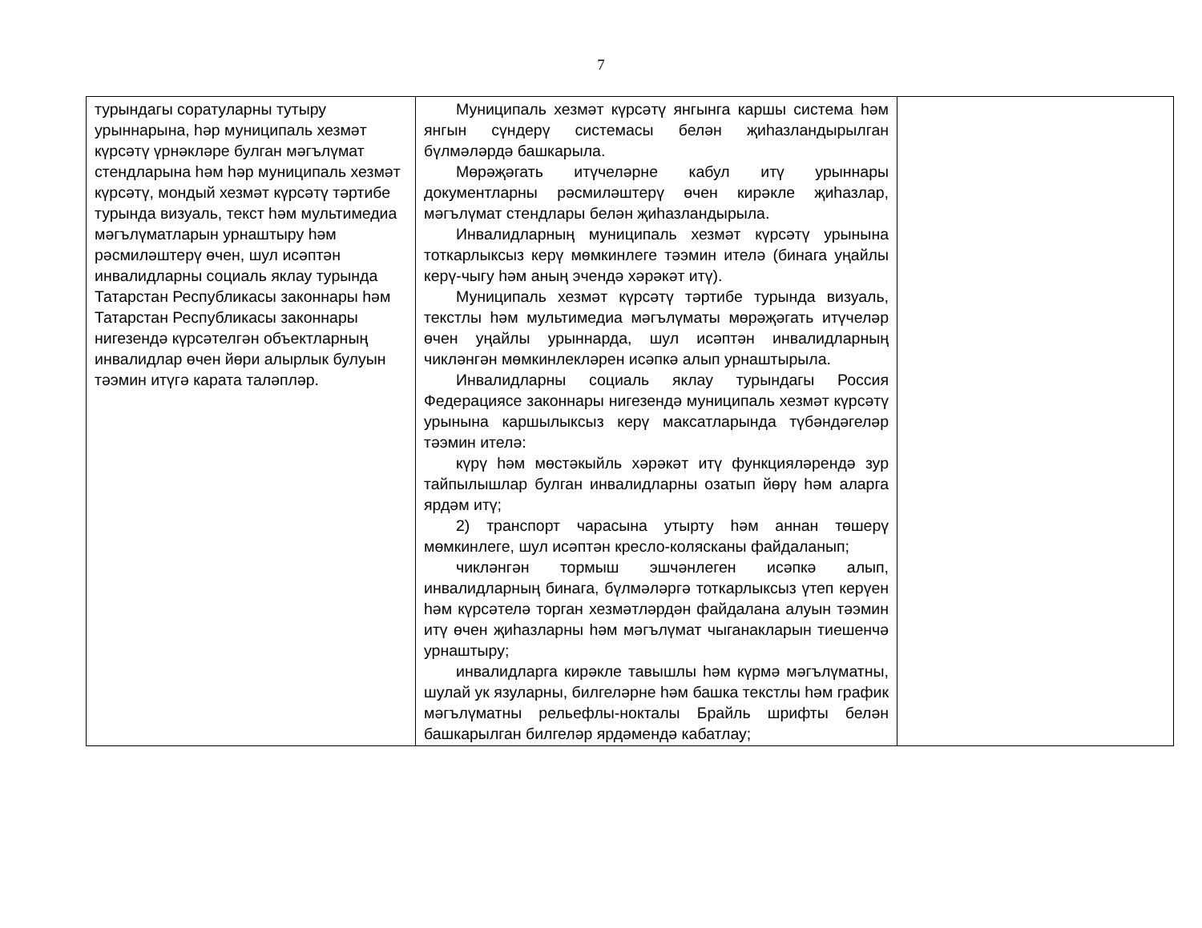7
| турындагы соратуларны тутыру урыннарына, һәр муниципаль хезмәт күрсәтү үрнәкләре булган мәгълүмат стендларына һәм һәр муниципаль хезмәт күрсәтү, мондый хезмәт күрсәтү тәртибе турында визуаль, текст һәм мультимедиа мәгълүматларын урнаштыру һәм рәсмиләштерү өчен, шул исәптән инвалидларны социаль яклау турында Татарстан Республикасы законнары һәм Татарстан Республикасы законнары нигезендә күрсәтелгән объектларның инвалидлар өчен йөри алырлык булуын тәэмин итүгә карата таләпләр. | Муниципаль хезмәт күрсәтү янгынга каршы система һәм янгын сүндерү системасы белән җиһазландырылган бүлмәләрдә башкарыла. Мөрәҗәгать итүчеләрне кабул итү урыннары документларны рәсмиләштерү өчен кирәкле җиһазлар, мәгълүмат стендлары белән җиһазландырыла. Инвалидларның муниципаль хезмәт күрсәтү урынына тоткарлыксыз керү мөмкинлеге тәэмин ителә (бинага уңайлы керү-чыгу һәм аның эчендә хәрәкәт итү). Муниципаль хезмәт күрсәтү тәртибе турында визуаль, текстлы һәм мультимедиа мәгълүматы мөрәҗәгать итүчеләр өчен уңайлы урыннарда, шул исәптән инвалидларның чикләнгән мөмкинлекләрен исәпкә алып урнаштырыла. Инвалидларны социаль яклау турындагы Россия Федерациясе законнары нигезендә муниципаль хезмәт күрсәтү урынына каршылыксыз керү максатларында түбәндәгеләр тәэмин ителә: күрү һәм мөстәкыйль хәрәкәт итү функцияләрендә зур тайпылышлар булган инвалидларны озатып йөрү һәм аларга ярдәм итү; 2) транспорт чарасына утырту һәм аннан төшерү мөмкинлеге, шул исәптән кресло-колясканы файдаланып; чикләнгән тормыш эшчәнлеген исәпкә алып, инвалидларның бинага, бүлмәләргә тоткарлыксыз үтеп керүен һәм күрсәтелә торган хезмәтләрдән файдалана алуын тәэмин итү өчен җиһазларны һәм мәгълүмат чыганакларын тиешенчә урнаштыру; инвалидларга кирәкле тавышлы һәм күрмә мәгълүматны, шулай ук язуларны, билгеләрне һәм башка текстлы һәм график мәгълүматны рельефлы-нокталы Брайль шрифты белән башкарылган билгеләр ярдәмендә кабатлау; | |